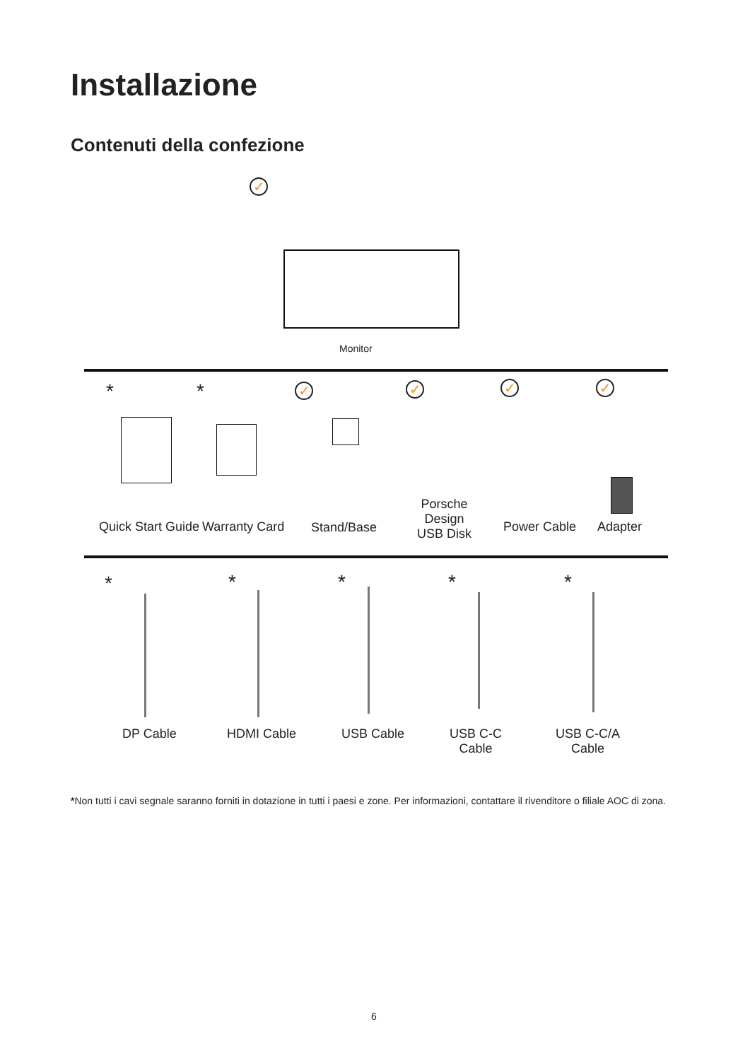Installazione
Contenuti della confezione
✓
Monitor
* * ✓ ✓ ✓ ✓
Quick Start Guide Warranty Card Stand/Base
Porsche
Design
USB Disk
Power Cable Adapter
* * * * *
DP Cable HDMI Cable USB Cable
USB C-C
Cable
USB C-C/A
Cable
*Non tutti i cavi segnale saranno forniti in dotazione in tutti i paesi e zone. Per informazioni, contattare il rivenditore o filiale AOC di zona.
6